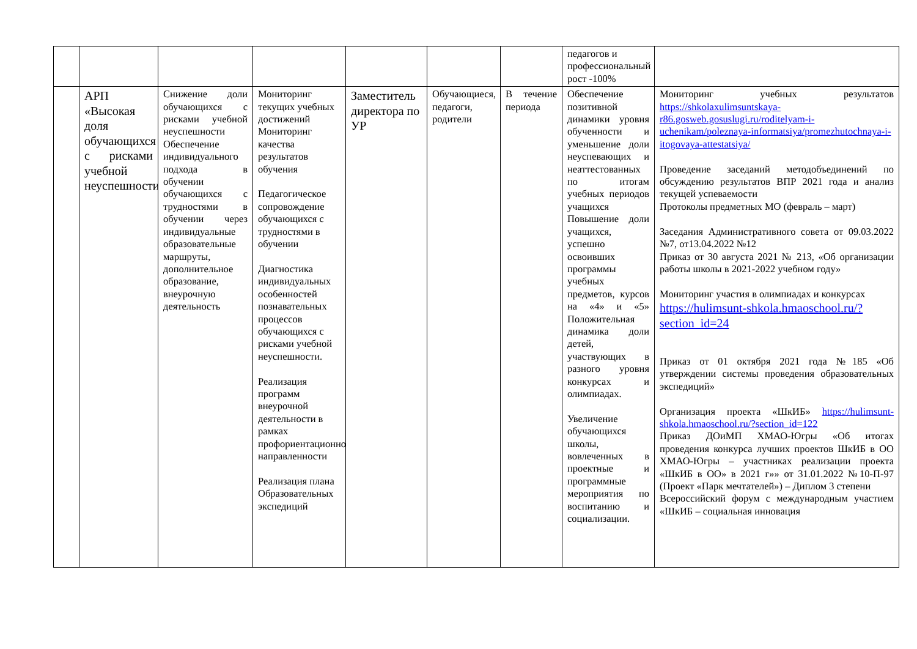| | | | | | | | педагогов и профессиональный рост -100% | |
| | АРП «Высокая доля обучающихся с рисками учебной неуспешности» | Снижение доли обучающихся с рисками учебной неуспешности Обеспечение индивидуального подхода в обучении обучающихся с трудностями в обучении через индивидуальные образовательные маршруты, дополнительное образование, внеурочную деятельность | Мониторинг текущих учебных достижений Мониторинг качества результатов обучения Педагогическое сопровождение обучающихся с трудностями в обучении Диагностика индивидуальных особенностей познавательных процессов обучающихся с рисками учебной неуспешности. Реализация программ внеурочной деятельности в рамках профориентационной направленности Реализация плана Образовательных экспедиций | Заместитель директора по УР | Обучающиеся, педагоги, родители | В течение периода | Обеспечение позитивной динамики уровня обученности и уменьшение доли неуспевающих и неаттестованных по итогам учебных периодов учащихся Повышение доли учащихся, успешно освоивших программы учебных предметов, курсов на «4» и «5» Положительная динамика доли детей, участвующих в разного уровня конкурсах и олимпиадах. Увеличение обучающихся школы, вовлеченных в проектные и программные мероприятия по воспитанию и социализации. | Мониторинг учебных результатов https://shkolaxulimsuntskaya-r86.gosweb.gosuslugi.ru/roditelyam-i-uchenikam/poleznaya-informatsiya/promezhutochnaya-i-itogovaya-attestatsiya/ Проведение заседаний методобъединений по обсуждению результатов ВПР 2021 года и анализ текущей успеваемости Протоколы предметных МО (февраль – март) Заседания Административного совета от 09.03.2022 №7, от13.04.2022 №12 Приказ от 30 августа 2021 № 213, «Об организации работы школы в 2021-2022 учебном году» Мониторинг участия в олимпиадах и конкурсах https://hulimsunt-shkola.hmaoschool.ru/?section_id=24 Приказ от 01 октября 2021 года №185 «Об утверждении системы проведения образовательных экспедиций» Организация проекта «ШкИБ» https://hulimsunt-shkola.hmaoschool.ru/?section_id=122 Приказ ДОиМП ХМАО-Югры «Об итогах проведения конкурса лучших проектов ШкИБ в ОО ХМАО-Югры – участниках реализации проекта «ШкИБ в ОО» в 2021 г»» от 31.01.2022 №10-П-97 (Проект «Парк мечтателей») – Диплом 3 степени Всероссийский форум с международным участием «ШкИБ – социальная инновация |